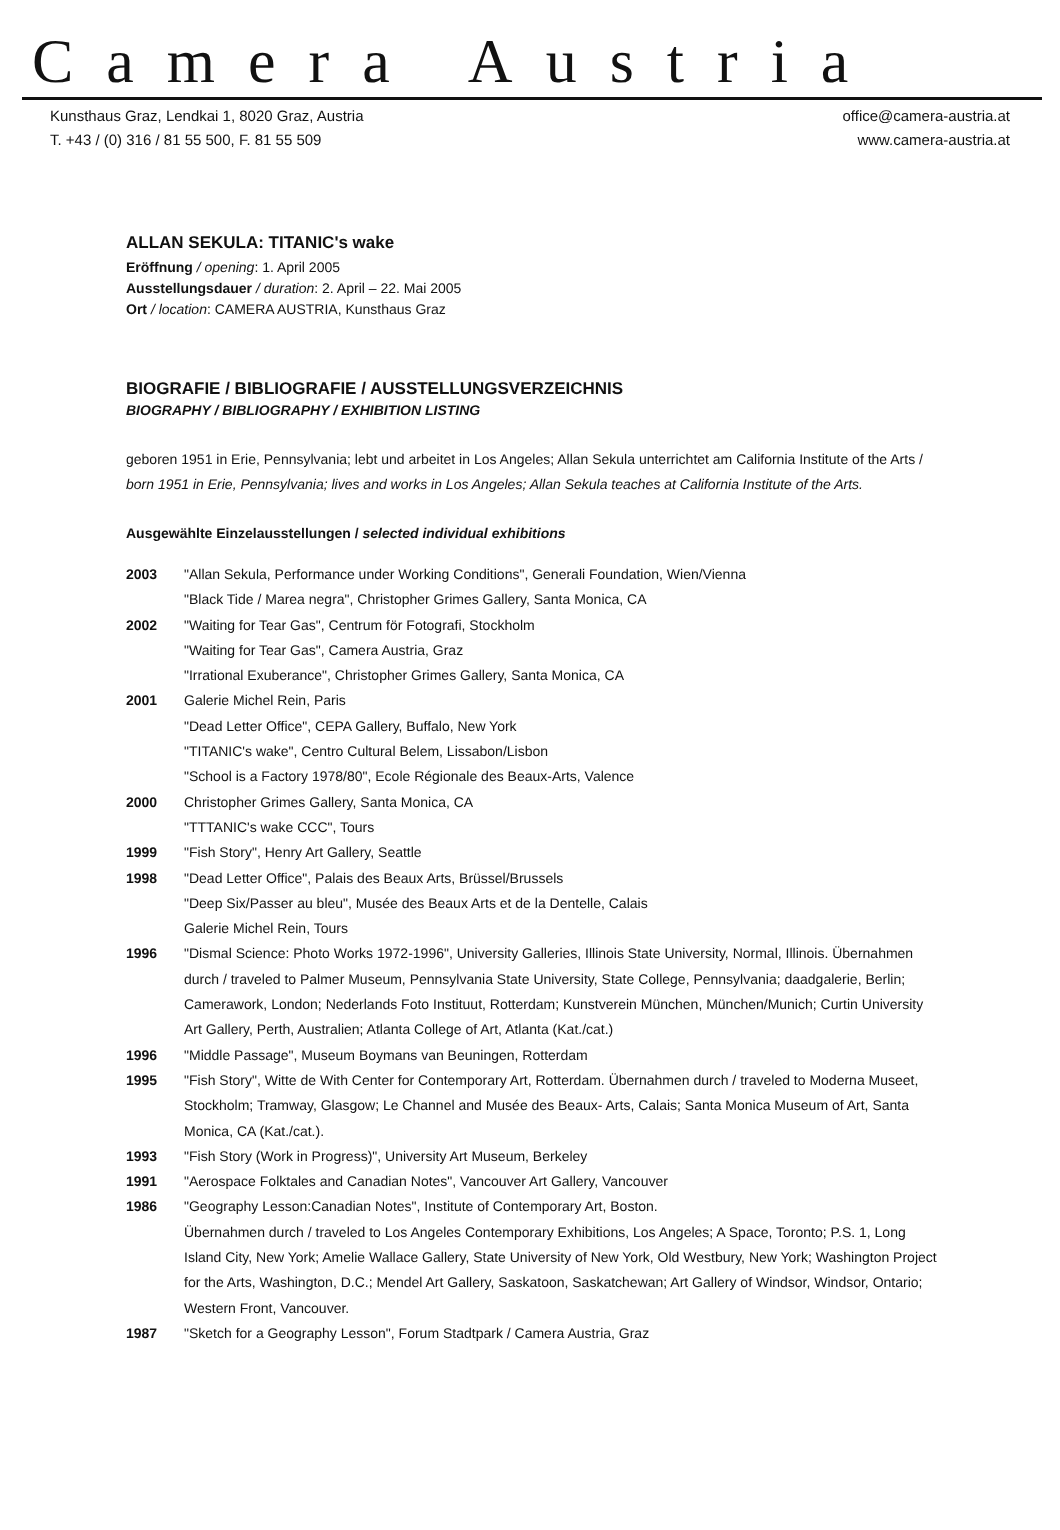Camera Austria
Kunsthaus Graz, Lendkai 1, 8020 Graz, Austria
T. +43 / (0) 316 / 81 55 500, F. 81 55 509
office@camera-austria.at
www.camera-austria.at
ALLAN SEKULA: TITANIC's wake
Eröffnung / opening: 1. April 2005
Ausstellungsdauer / duration: 2. April – 22. Mai 2005
Ort / location: CAMERA AUSTRIA, Kunsthaus Graz
BIOGRAFIE / BIBLIOGRAFIE / AUSSTELLUNGSVERZEICHNIS
BIOGRAPHY / BIBLIOGRAPHY / EXHIBITION LISTING
geboren 1951 in Erie, Pennsylvania; lebt und arbeitet in Los Angeles; Allan Sekula unterrichtet am California Institute of the Arts / born 1951 in Erie, Pennsylvania; lives and works in Los Angeles; Allan Sekula teaches at California Institute of the Arts.
Ausgewählte Einzelausstellungen / selected individual exhibitions
| 2003 | "Allan Sekula, Performance under Working Conditions", Generali Foundation, Wien/Vienna "Black Tide / Marea negra", Christopher Grimes Gallery, Santa Monica, CA |
| 2002 | "Waiting for Tear Gas", Centrum för Fotografi, Stockholm "Waiting for Tear Gas", Camera Austria, Graz "Irrational Exuberance", Christopher Grimes Gallery, Santa Monica, CA |
| 2001 | Galerie Michel Rein, Paris "Dead Letter Office", CEPA Gallery, Buffalo, New York "TITANIC's wake", Centro Cultural Belem, Lissabon/Lisbon "School is a Factory 1978/80", Ecole Régionale des Beaux-Arts, Valence |
| 2000 | Christopher Grimes Gallery, Santa Monica, CA "TTTANIC's wake CCC", Tours |
| 1999 | "Fish Story", Henry Art Gallery, Seattle |
| 1998 | "Dead Letter Office", Palais des Beaux Arts, Brüssel/Brussels "Deep Six/Passer au bleu", Musée des Beaux Arts et de la Dentelle, Calais Galerie Michel Rein, Tours |
| 1996 | "Dismal Science: Photo Works 1972-1996", University Galleries, Illinois State University, Normal, Illinois. Übernahmen durch / traveled to Palmer Museum, Pennsylvania State University, State College, Pennsylvania; daadgalerie, Berlin; Camerawork, London; Nederlands Foto Instituut, Rotterdam; Kunstverein München, München/Munich; Curtin University Art Gallery, Perth, Australien; Atlanta College of Art, Atlanta (Kat./cat.) |
| 1996 | "Middle Passage", Museum Boymans van Beuningen, Rotterdam |
| 1995 | "Fish Story", Witte de With Center for Contemporary Art, Rotterdam. Übernahmen durch / traveled to Moderna Museet, Stockholm; Tramway, Glasgow; Le Channel and Musée des Beaux- Arts, Calais; Santa Monica Museum of Art, Santa Monica, CA (Kat./cat.). |
| 1993 | "Fish Story (Work in Progress)", University Art Museum, Berkeley |
| 1991 | "Aerospace Folktales and Canadian Notes", Vancouver Art Gallery, Vancouver |
| 1986 | "Geography Lesson:Canadian Notes", Institute of Contemporary Art, Boston. Übernahmen durch / traveled to Los Angeles Contemporary Exhibitions, Los Angeles; A Space, Toronto; P.S. 1, Long Island City, New York; Amelie Wallace Gallery, State University of New York, Old Westbury, New York; Washington Project for the Arts, Washington, D.C.; Mendel Art Gallery, Saskatoon, Saskatchewan; Art Gallery of Windsor, Windsor, Ontario; Western Front, Vancouver. |
| 1987 | "Sketch for a Geography Lesson", Forum Stadtpark / Camera Austria, Graz |